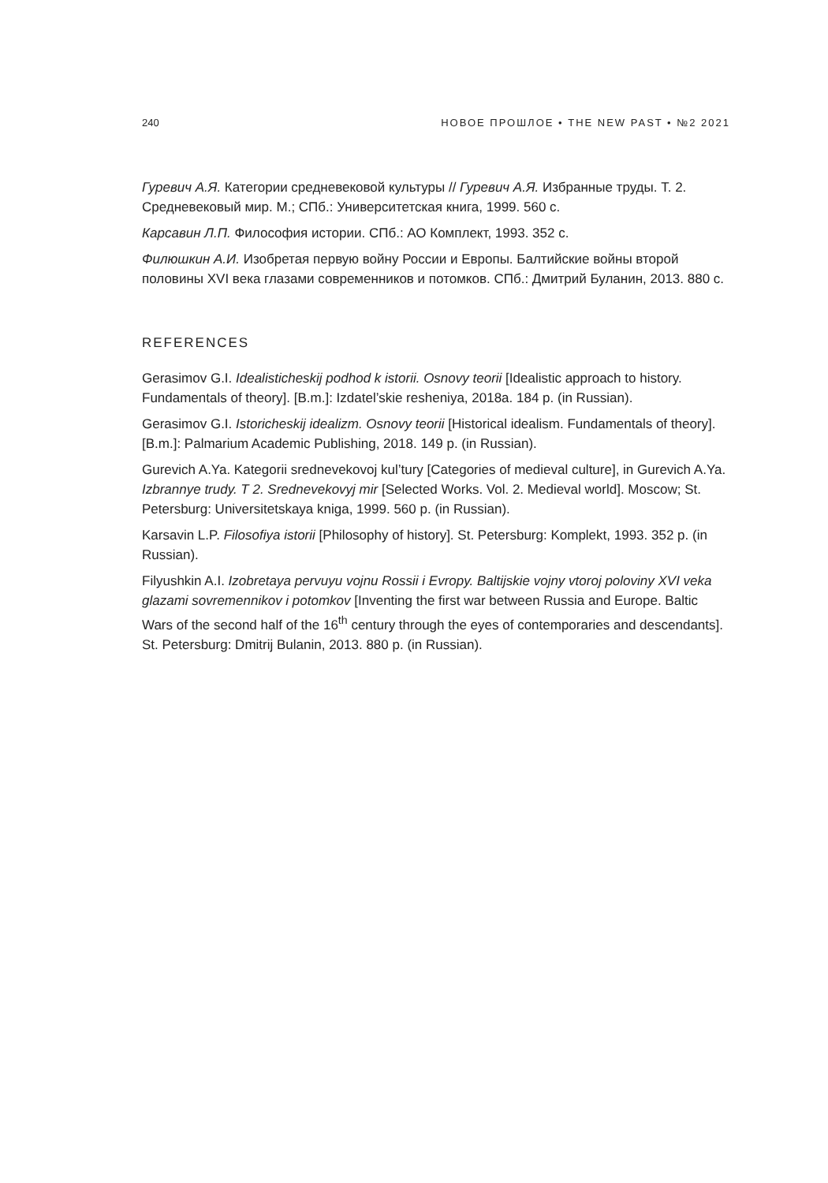240 НОВОЕ ПРОШЛОЕ • THE NEW PAST • №2 2021
Гуревич А.Я. Категории средневековой культуры // Гуревич А.Я. Избранные труды. Т. 2. Средневековый мир. М.; СПб.: Университетская книга, 1999. 560 с.
Карсавин Л.П. Философия истории. СПб.: АО Комплект, 1993. 352 с.
Филюшкин А.И. Изобретая первую войну России и Европы. Балтийские войны второй половины XVI века глазами современников и потомков. СПб.: Дмитрий Буланин, 2013. 880 с.
REFERENCES
Gerasimov G.I. Idealisticheskij podhod k istorii. Osnovy teorii [Idealistic approach to history. Fundamentals of theory]. [B.m.]: Izdatel’skie resheniya, 2018a. 184 p. (in Russian).
Gerasimov G.I. Istoricheskij idealizm. Osnovy teorii [Historical idealism. Fundamentals of theory]. [B.m.]: Palmarium Academic Publishing, 2018. 149 p. (in Russian).
Gurevich A.Ya. Kategorii srednevekovoj kul’tury [Categories of medieval culture], in Gurevich A.Ya. Izbrannye trudy. T 2. Srednevekovyj mir [Selected Works. Vol. 2. Medieval world]. Moscow; St. Petersburg: Universitetskaya kniga, 1999. 560 p. (in Russian).
Karsavin L.P. Filosofiya istorii [Philosophy of history]. St. Petersburg: Komplekt, 1993. 352 p. (in Russian).
Filyushkin A.I. Izobretaya pervuyu vojnu Rossii i Evropy. Baltijskie vojny vtoroj poloviny XVI veka glazami sovremennikov i potomkov [Inventing the first war between Russia and Europe. Baltic Wars of the second half of the 16<sup>th</sup> century through the eyes of contemporaries and descendants]. St. Petersburg: Dmitrij Bulanin, 2013. 880 p. (in Russian).